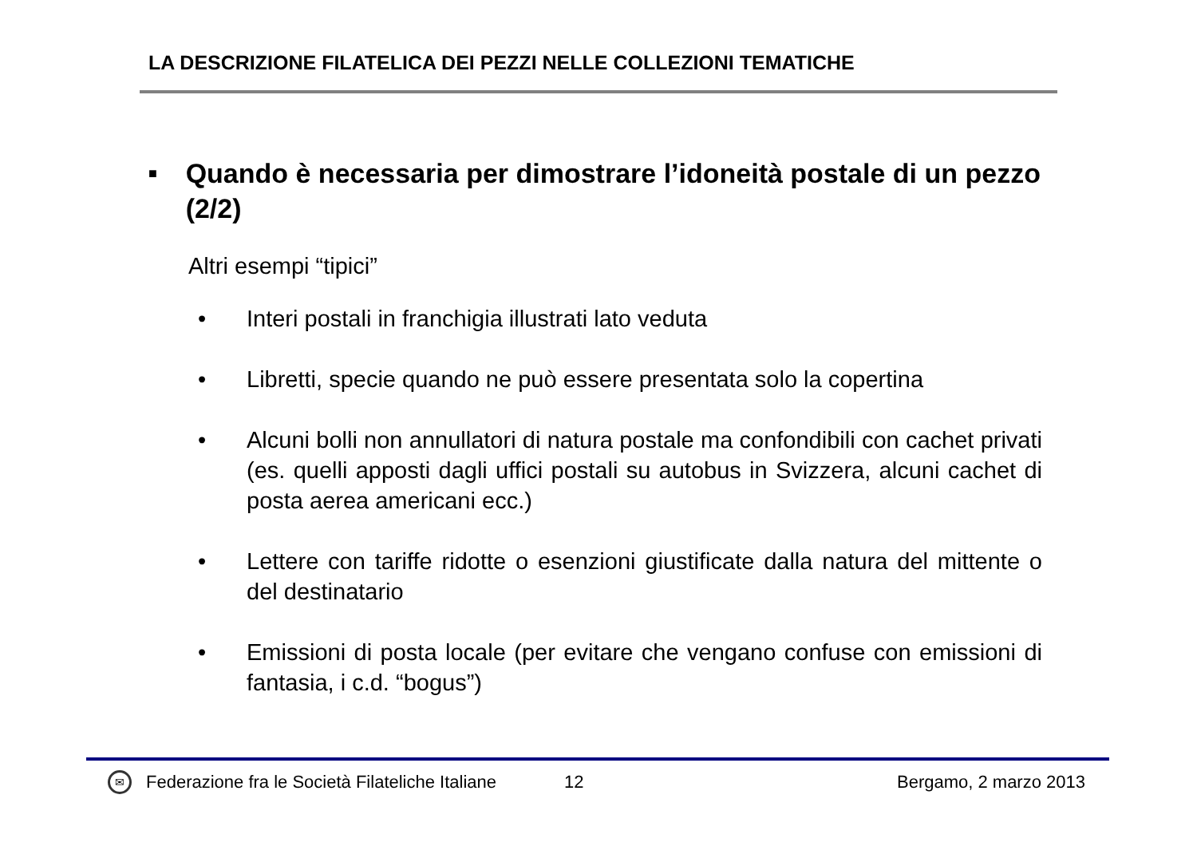LA DESCRIZIONE FILATELICA DEI PEZZI NELLE COLLEZIONI TEMATICHE
■ Quando è necessaria per dimostrare l’idoneità postale di un pezzo (2/2)
Altri esempi “tipici”
• Interi postali in franchigia illustrati lato veduta
• Libretti, specie quando ne può essere presentata solo la copertina
• Alcuni bolli non annullatori di natura postale ma confondibili con cachet privati (es. quelli apposti dagli uffici postali su autobus in Svizzera, alcuni cachet di posta aerea americani ecc.)
• Lettere con tariffe ridotte o esenzioni giustificate dalla natura del mittente o del destinatario
• Emissioni di posta locale (per evitare che vengano confuse con emissioni di fantasia, i c.d. “bogus”)
✉ Federazione fra le Società Filateliche Italiane 12 Bergamo, 2 marzo 2013